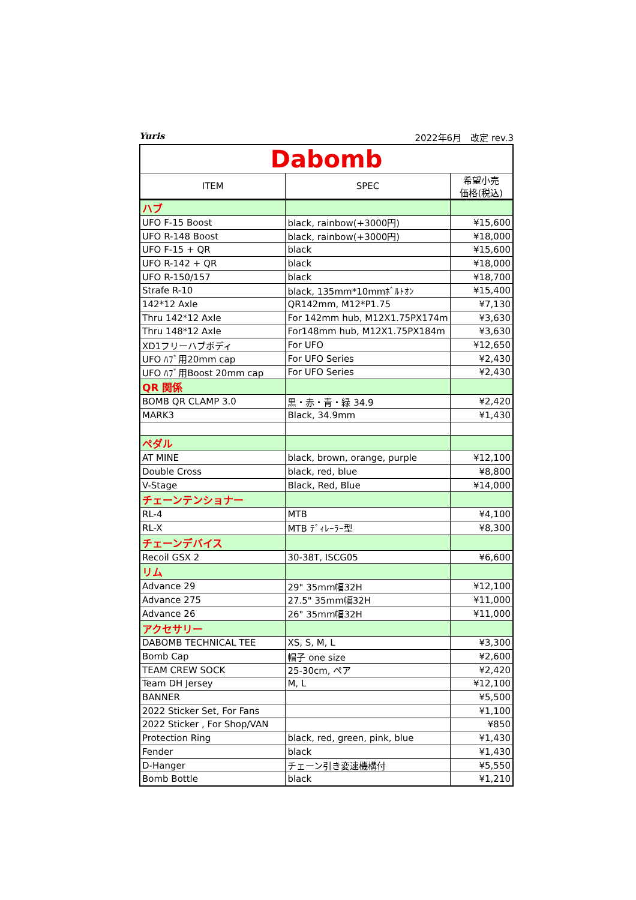Yuris 2022年6月　改定 rev.3
| Dabomb | | |
| ITEM | SPEC | 希望小売 価格(税込) |
| ハブ | | |
| UFO F-15 Boost | black, rainbow(+3000円) | ¥15,600 |
| UFO R-148 Boost | black, rainbow(+3000円) | ¥18,000 |
| UFO F-15 + QR | black | ¥15,600 |
| UFO R-142 + QR | black | ¥18,000 |
| UFO R-150/157 | black | ¥18,700 |
| Strafe R-10 | black, 135mm*10mmﾎﾞﾙﾄｵﾝ | ¥15,400 |
| 142*12 Axle | QR142mm, M12*P1.75 | ¥7,130 |
| Thru 142*12 Axle | For 142mm hub, M12X1.75PX174m | ¥3,630 |
| Thru 148*12 Axle | For148mm hub, M12X1.75PX184m | ¥3,630 |
| XD1フリーハブボディ | For UFO | ¥12,650 |
| UFO ﾊﾌﾞ用20mm cap | For UFO Series | ¥2,430 |
| UFO ﾊﾌﾞ用Boost 20mm cap | For UFO Series | ¥2,430 |
| QR 関係 | | |
| BOMB QR CLAMP 3.0 | 黒・赤・青・緑 34.9 | ¥2,420 |
| MARK3 | Black, 34.9mm | ¥1,430 |
| ペダル | | |
| AT MINE | black, brown, orange, purple | ¥12,100 |
| Double Cross | black, red, blue | ¥8,800 |
| V-Stage | Black, Red, Blue | ¥14,000 |
| チェーンテンショナー | | |
| RL-4 | MTB | ¥4,100 |
| RL-X | MTB ﾃﾞｨﾚｰﾗｰ型 | ¥8,300 |
| チェーンデバイス | | |
| Recoil GSX 2 | 30-38T, ISCG05 | ¥6,600 |
| リム | | |
| Advance 29 | 29" 35mm幅32H | ¥12,100 |
| Advance 275 | 27.5" 35mm幅32H | ¥11,000 |
| Advance 26 | 26" 35mm幅32H | ¥11,000 |
| アクセサリー | | |
| DABOMB TECHNICAL TEE | XS, S, M, L | ¥3,300 |
| Bomb Cap | 帽子 one size | ¥2,600 |
| TEAM CREW SOCK | 25-30cm, ペア | ¥2,420 |
| Team DH Jersey | M, L | ¥12,100 |
| BANNER | | ¥5,500 |
| 2022 Sticker Set, For Fans | | ¥1,100 |
| 2022 Sticker , For Shop/VAN | | ¥850 |
| Protection Ring | black, red, green, pink, blue | ¥1,430 |
| Fender | black | ¥1,430 |
| D-Hanger | チェーン引き変速機構付 | ¥5,550 |
| Bomb Bottle | black | ¥1,210 |